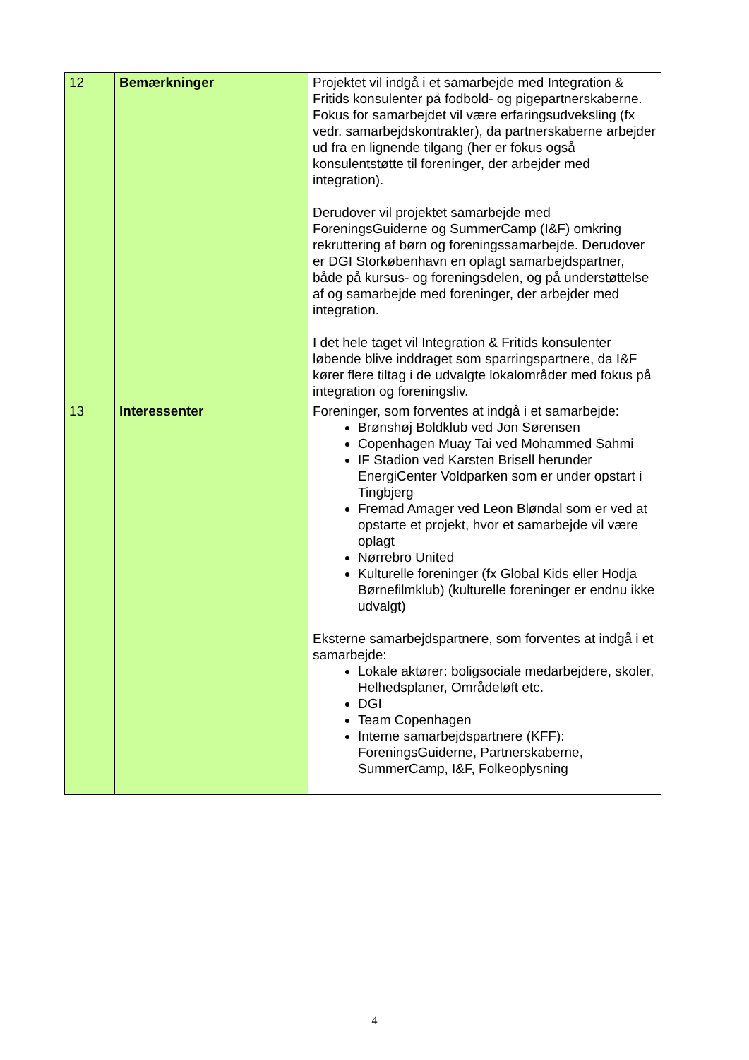| 12 | Bemærkninger | Projektet vil indgå i et samarbejde med Integration & Fritids konsulenter på fodbold- og pigepartnerskaberne. Fokus for samarbejdet vil være erfaringsudveksling (fx vedr. samarbejdskontrakter), da partnerskaberne arbejder ud fra en lignende tilgang (her er fokus også konsulentstøtte til foreninger, der arbejder med integration). Derudover vil projektet samarbejde med ForeningsGuiderne og SummerCamp (I&F) omkring rekruttering af børn og foreningssamarbejde. Derudover er DGI Storkøbenhavn en oplagt samarbejdspartner, både på kursus- og foreningsdelen, og på understøttelse af og samarbejde med foreninger, der arbejder med integration. I det hele taget vil Integration & Fritids konsulenter løbende blive inddraget som sparringspartnere, da I&F kører flere tiltag i de udvalgte lokalområder med fokus på integration og foreningsliv. |
| 13 | Interessenter | Foreninger, som forventes at indgå i et samarbejde: Brønshøj Boldklub ved Jon Sørensen Copenhagen Muay Tai ved Mohammed Sahmi IF Stadion ved Karsten Brisell herunder EnergiCenter Voldparken som er under opstart i Tingbjerg Fremad Amager ved Leon Bløndal som er ved at opstarte et projekt, hvor et samarbejde vil være oplagt Nørrebro United Kulturelle foreninger (fx Global Kids eller Hodja Børnefilmklub) (kulturelle foreninger er endnu ikke udvalgt) Eksterne samarbejdspartnere, som forventes at indgå i et samarbejde: Lokale aktører: boligsociale medarbejdere, skoler, Helhedsplaner, Områdeløft etc. DGI Team Copenhagen Interne samarbejdspartnere (KFF): ForeningsGuiderne, Partnerskaberne, SummerCamp, I&F, Folkeoplysning |
4